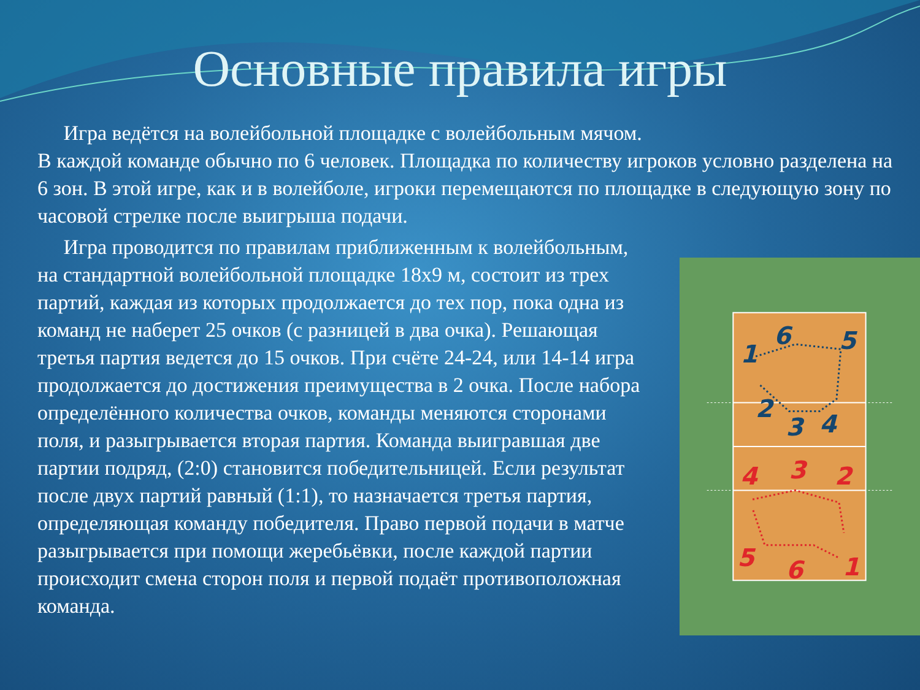Основные правила игры
Игра ведётся на волейбольной площадке с волейбольным мячом.
В каждой команде обычно по 6 человек. Площадка по количеству игроков условно разделена на 6 зон. В этой игре, как и в волейболе, игроки перемещаются по площадке в следующую зону по часовой стрелке после выигрыша подачи.
Игра проводится по правилам приближенным к волейбольным, на стандартной волейбольной площадке 18х9 м, состоит из трех партий, каждая из которых продолжается до тех пор, пока одна из команд не наберет 25 очков (с разницей в два очка). Решающая третья партия ведется до 15 очков. При счёте 24-24, или 14-14 игра продолжается до достижения преимущества в 2 очка. После набора определённого количества очков, команды меняются сторонами поля, и разыгрывается вторая партия. Команда выигравшая две партии подряд, (2:0) становится победительницей. Если результат после двух партий равный (1:1), то назначается третья партия, определяющая команду победителя. Право первой подачи в матче разыгрывается при помощи жеребьёвки, после каждой партии происходит смена сторон поля и первой подаёт противоположная команда.
1
6
5
2
3
4
4
3
2
5
6
1